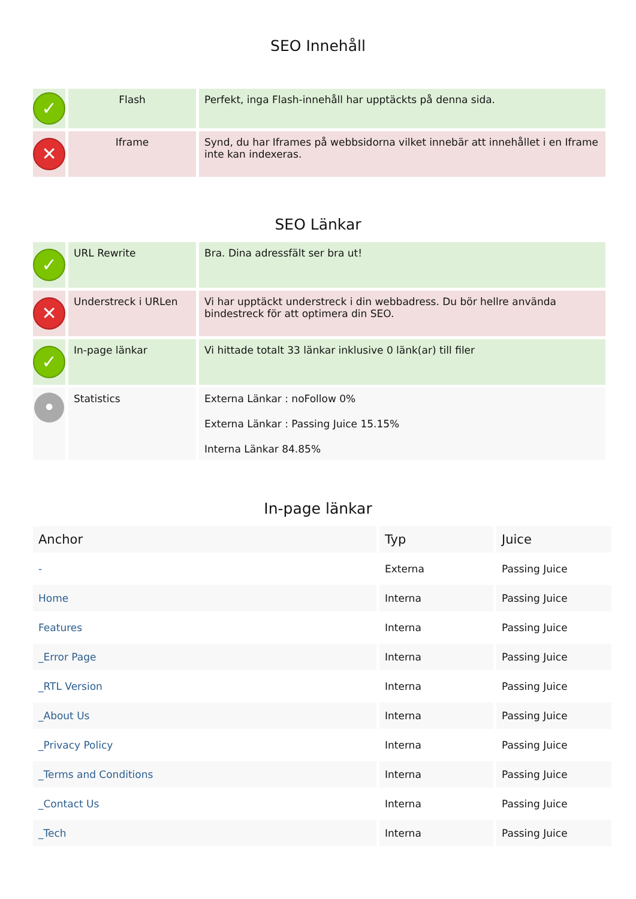SEO Innehåll
| ✓ | Flash | Perfekt, inga Flash-innehåll har upptäckts på denna sida. |
| ✕ | Iframe | Synd, du har Iframes på webbsidorna vilket innebär att innehållet i en Iframe inte kan indexeras. |
SEO Länkar
| ✓ | URL Rewrite | Bra. Dina adressfält ser bra ut! |
| ✕ | Understreck i URLen | Vi har upptäckt understreck i din webbadress. Du bör hellre använda bindestreck för att optimera din SEO. |
| ✓ | In-page länkar | Vi hittade totalt 33 länkar inklusive 0 länk(ar) till filer |
| • | Statistics | Externa Länkar : noFollow 0% Externa Länkar : Passing Juice 15.15% Interna Länkar 84.85% |
In-page länkar
| Anchor | Typ | Juice |
| --- | --- | --- |
| - | Externa | Passing Juice |
| Home | Interna | Passing Juice |
| Features | Interna | Passing Juice |
| _Error Page | Interna | Passing Juice |
| _RTL Version | Interna | Passing Juice |
| _About Us | Interna | Passing Juice |
| _Privacy Policy | Interna | Passing Juice |
| _Terms and Conditions | Interna | Passing Juice |
| _Contact Us | Interna | Passing Juice |
| _Tech | Interna | Passing Juice |